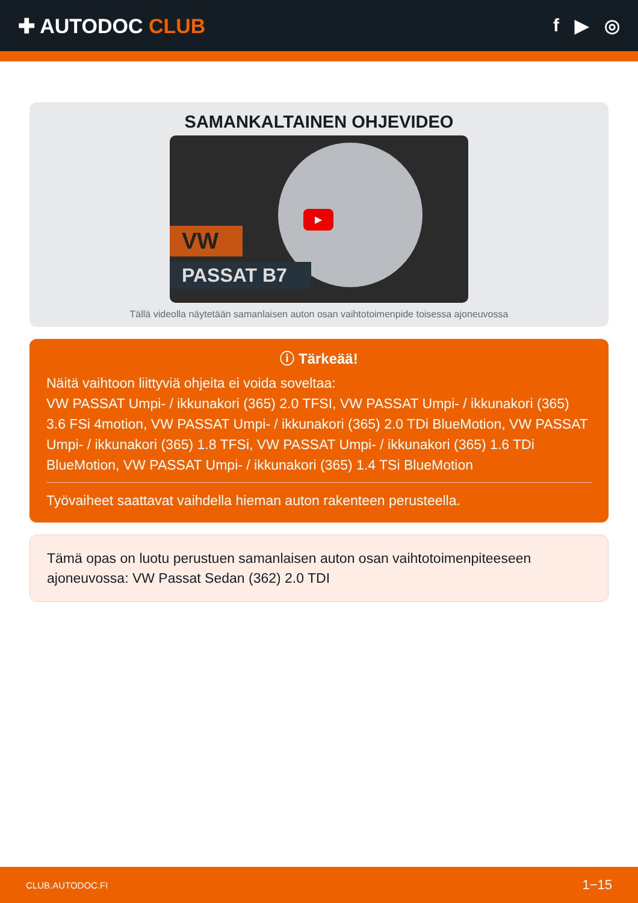✚ AUTODOC CLUB f ▶ ◎
SAMANKALTAINEN OHJEVIDEO
▶
VW
PASSAT B7
Tällä videolla näytetään samanlaisen auton osan vaihtotoimenpide toisessa ajoneuvossa
ⓘ Tärkeää!
Näitä vaihtoon liittyviä ohjeita ei voida soveltaa:
VW PASSAT Umpi- / ikkunakori (365) 2.0 TFSI, VW PASSAT Umpi- / ikkunakori (365) 3.6 FSi 4motion, VW PASSAT Umpi- / ikkunakori (365) 2.0 TDi BlueMotion, VW PASSAT Umpi- / ikkunakori (365) 1.8 TFSi, VW PASSAT Umpi- / ikkunakori (365) 1.6 TDi BlueMotion, VW PASSAT Umpi- / ikkunakori (365) 1.4 TSi BlueMotion
Työvaiheet saattavat vaihdella hieman auton rakenteen perusteella.
Tämä opas on luotu perustuen samanlaisen auton osan vaihtotoimenpiteeseen ajoneuvossa: VW Passat Sedan (362) 2.0 TDI
CLUB.AUTODOC.FI 1−15